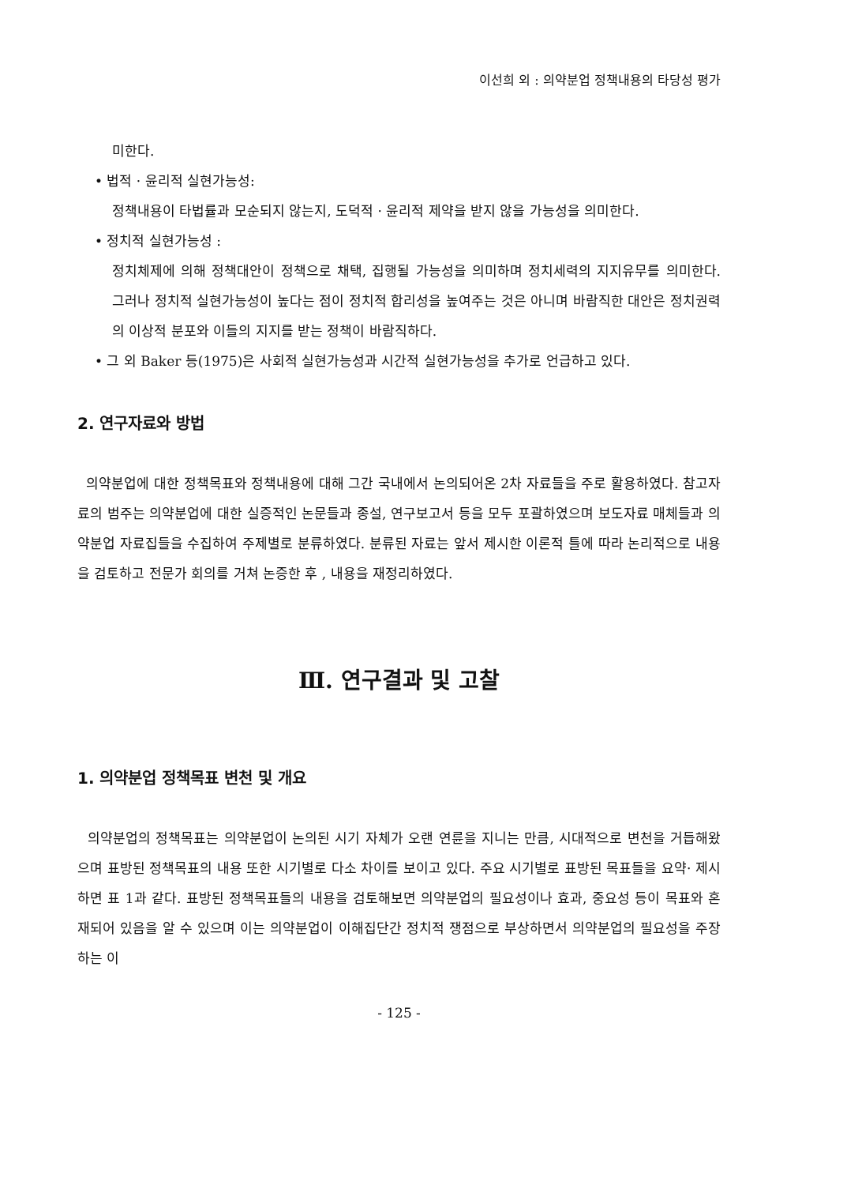이선희 외 : 의약분업 정책내용의 타당성 평가
미한다.
• 법적 · 윤리적 실현가능성:
정책내용이 타법률과 모순되지 않는지, 도덕적 · 윤리적 제약을 받지 않을 가능성을 의미한다.
• 정치적 실현가능성 :
정치체제에 의해 정책대안이 정책으로 채택, 집행될 가능성을 의미하며 정치세력의 지지유무를 의미한다. 그러나 정치적 실현가능성이 높다는 점이 정치적 합리성을 높여주는 것은 아니며 바람직한 대안은 정치권력의 이상적 분포와 이들의 지지를 받는 정책이 바람직하다.
• 그 외 Baker 등(1975)은 사회적 실현가능성과 시간적 실현가능성을 추가로 언급하고 있다.
2. 연구자료와 방법
의약분업에 대한 정책목표와 정책내용에 대해 그간 국내에서 논의되어온 2차 자료들을 주로 활용하였다. 참고자료의 범주는 의약분업에 대한 실증적인 논문들과 종설, 연구보고서 등을 모두 포괄하였으며 보도자료 매체들과 의약분업 자료집들을 수집하여 주제별로 분류하였다. 분류된 자료는 앞서 제시한 이론적 틀에 따라 논리적으로 내용을 검토하고 전문가 회의를 거쳐 논증한 후 , 내용을 재정리하였다.
Ⅲ. 연구결과 및 고찰
1. 의약분업 정책목표 변천 및 개요
의약분업의 정책목표는 의약분업이 논의된 시기 자체가 오랜 연륜을 지니는 만큼, 시대적으로 변천을 거듭해왔으며 표방된 정책목표의 내용 또한 시기별로 다소 차이를 보이고 있다. 주요 시기별로 표방된 목표들을 요약· 제시하면 표 1과 같다. 표방된 정책목표들의 내용을 검토해보면 의약분업의 필요성이나 효과, 중요성 등이 목표와 혼재되어 있음을 알 수 있으며 이는 의약분업이 이해집단간 정치적 쟁점으로 부상하면서 의약분업의 필요성을 주장하는 이
- 125 -